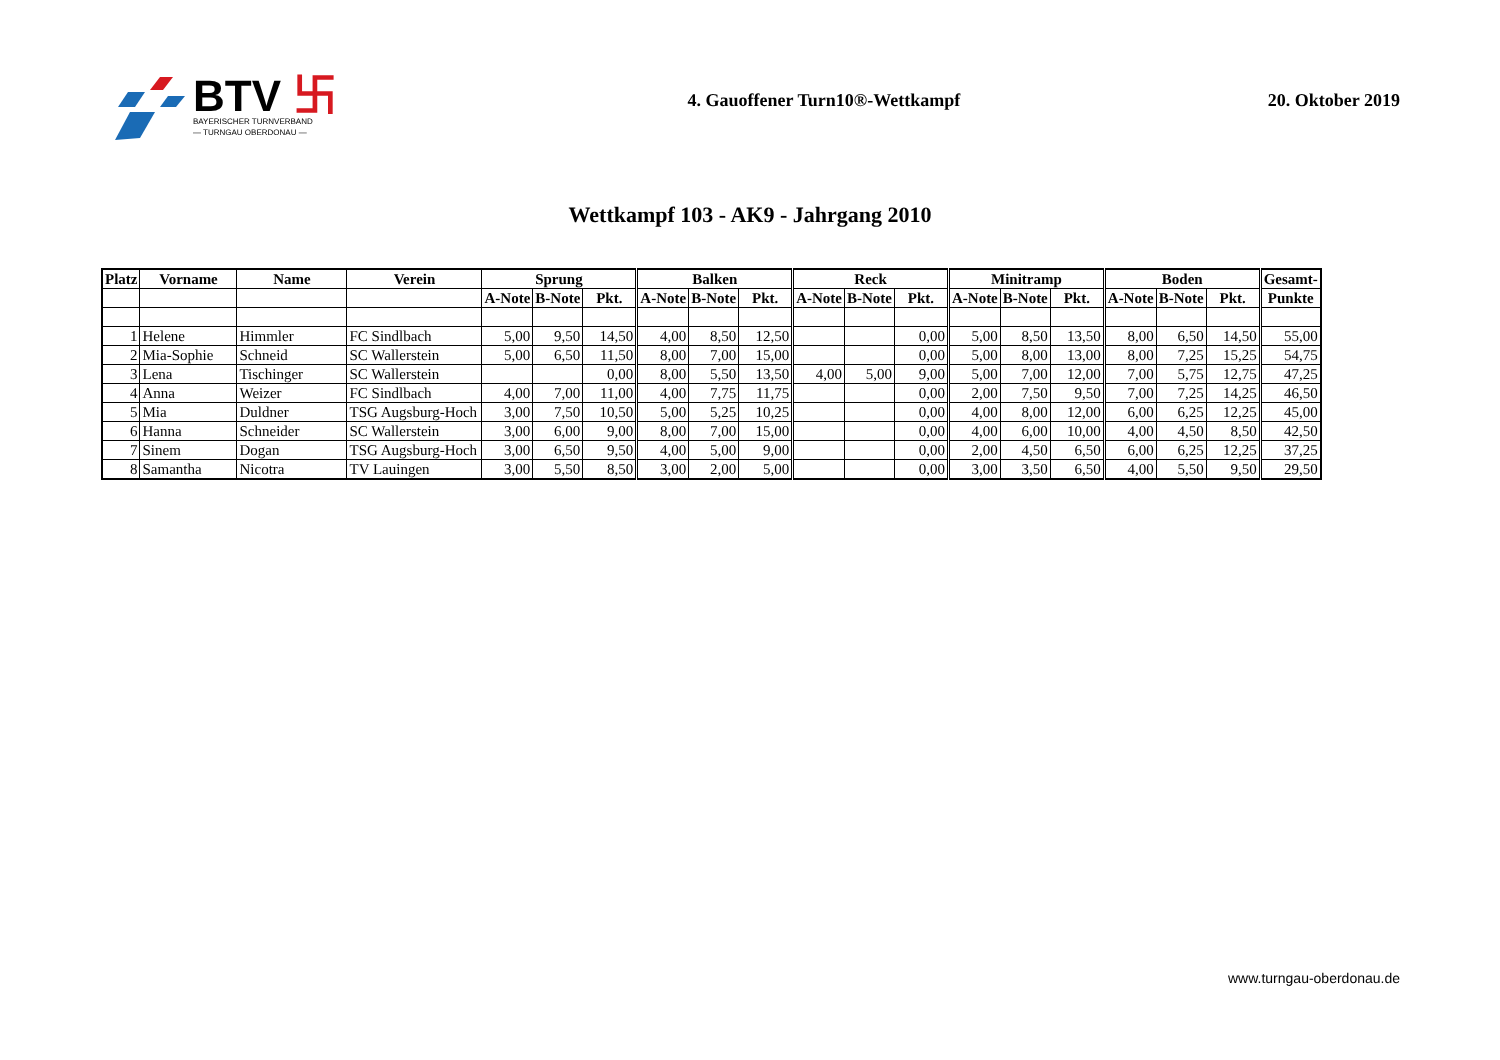BTV 卐
BAYERISCHER TURNVERBAND
— TURNGAU OBERDONAU —
4. Gauoffener Turn10®-Wettkampf
20. Oktober 2019
Wettkampf 103 - AK9 - Jahrgang 2010
| Platz | Vorname | Name | Verein | Sprung | | | Balken | | | Reck | | | Minitramp | | | Boden | | | Gesamt- |
| --- | --- | --- | --- | --- | --- | --- | --- | --- | --- | --- | --- | --- | --- | --- | --- | --- | --- | --- | --- |
| | | | | A-Note | B-Note | Pkt. | A-Note | B-Note | Pkt. | A-Note | B-Note | Pkt. | A-Note | B-Note | Pkt. | A-Note | B-Note | Pkt. | Punkte |
| 1 | Helene | Himmler | FC Sindlbach | 5,00 | 9,50 | 14,50 | 4,00 | 8,50 | 12,50 | | | 0,00 | 5,00 | 8,50 | 13,50 | 8,00 | 6,50 | 14,50 | 55,00 |
| 2 | Mia-Sophie | Schneid | SC Wallerstein | 5,00 | 6,50 | 11,50 | 8,00 | 7,00 | 15,00 | | | 0,00 | 5,00 | 8,00 | 13,00 | 8,00 | 7,25 | 15,25 | 54,75 |
| 3 | Lena | Tischinger | SC Wallerstein | | | 0,00 | 8,00 | 5,50 | 13,50 | 4,00 | 5,00 | 9,00 | 5,00 | 7,00 | 12,00 | 7,00 | 5,75 | 12,75 | 47,25 |
| 4 | Anna | Weizer | FC Sindlbach | 4,00 | 7,00 | 11,00 | 4,00 | 7,75 | 11,75 | | | 0,00 | 2,00 | 7,50 | 9,50 | 7,00 | 7,25 | 14,25 | 46,50 |
| 5 | Mia | Duldner | TSG Augsburg-Hoch | 3,00 | 7,50 | 10,50 | 5,00 | 5,25 | 10,25 | | | 0,00 | 4,00 | 8,00 | 12,00 | 6,00 | 6,25 | 12,25 | 45,00 |
| 6 | Hanna | Schneider | SC Wallerstein | 3,00 | 6,00 | 9,00 | 8,00 | 7,00 | 15,00 | | | 0,00 | 4,00 | 6,00 | 10,00 | 4,00 | 4,50 | 8,50 | 42,50 |
| 7 | Sinem | Dogan | TSG Augsburg-Hoch | 3,00 | 6,50 | 9,50 | 4,00 | 5,00 | 9,00 | | | 0,00 | 2,00 | 4,50 | 6,50 | 6,00 | 6,25 | 12,25 | 37,25 |
| 8 | Samantha | Nicotra | TV Lauingen | 3,00 | 5,50 | 8,50 | 3,00 | 2,00 | 5,00 | | | 0,00 | 3,00 | 3,50 | 6,50 | 4,00 | 5,50 | 9,50 | 29,50 |
www.turngau-oberdonau.de